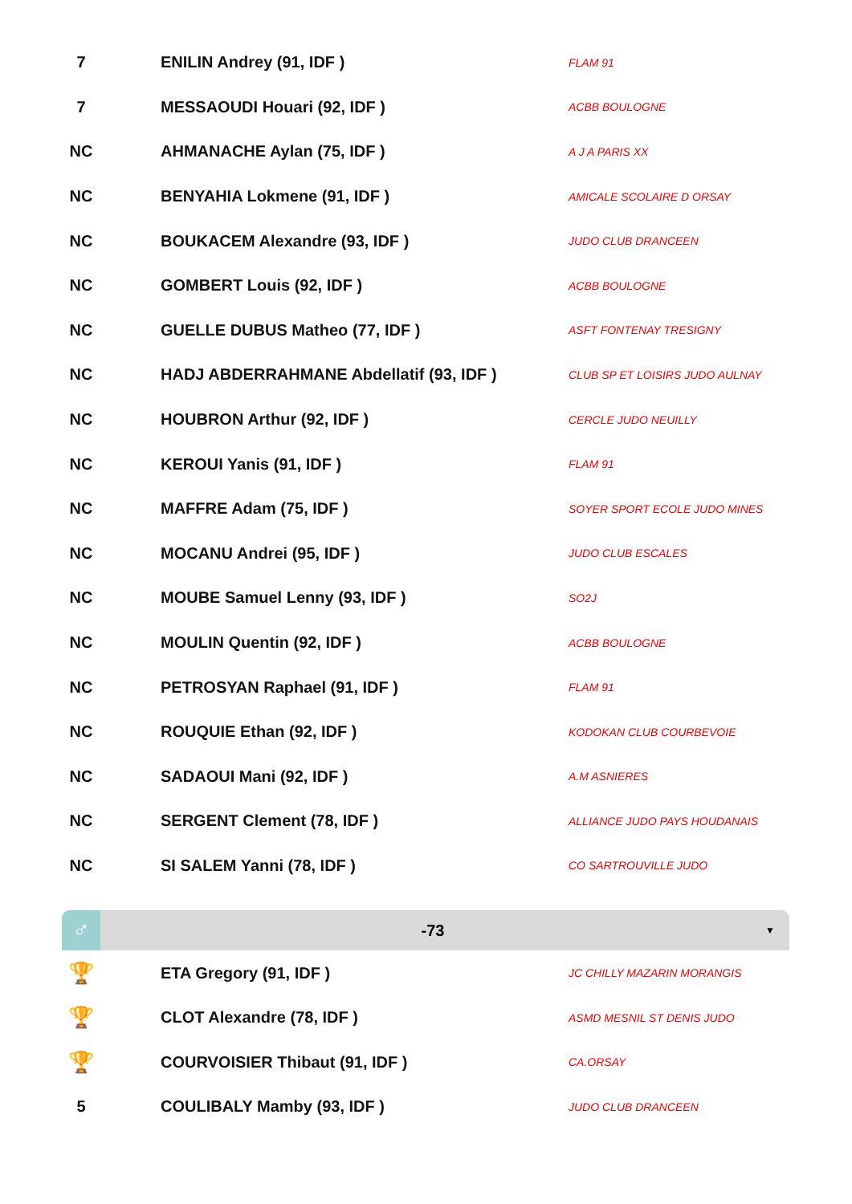| 7 | | ENILIN Andrey (91, IDF ) | FLAM 91 |
| 7 | | MESSAOUDI Houari (92, IDF ) | ACBB BOULOGNE |
| NC | | AHMANACHE Aylan (75, IDF ) | A J A PARIS XX |
| NC | | BENYAHIA Lokmene (91, IDF ) | AMICALE SCOLAIRE D ORSAY |
| NC | | BOUKACEM Alexandre (93, IDF ) | JUDO CLUB DRANCEEN |
| NC | | GOMBERT Louis (92, IDF ) | ACBB BOULOGNE |
| NC | | GUELLE DUBUS Matheo (77, IDF ) | ASFT FONTENAY TRESIGNY |
| NC | | HADJ ABDERRAHMANE Abdellatif (93, IDF ) | CLUB SP ET LOISIRS JUDO AULNAY |
| NC | | HOUBRON Arthur (92, IDF ) | CERCLE JUDO NEUILLY |
| NC | | KEROUI Yanis (91, IDF ) | FLAM 91 |
| NC | | MAFFRE Adam (75, IDF ) | SOYER SPORT ECOLE JUDO MINES |
| NC | | MOCANU Andrei (95, IDF ) | JUDO CLUB ESCALES |
| NC | | MOUBE Samuel Lenny (93, IDF ) | SO2J |
| NC | | MOULIN Quentin (92, IDF ) | ACBB BOULOGNE |
| NC | | PETROSYAN Raphael (91, IDF ) | FLAM 91 |
| NC | | ROUQUIE Ethan (92, IDF ) | KODOKAN CLUB COURBEVOIE |
| NC | | SADAOUI Mani (92, IDF ) | A.M ASNIERES |
| NC | | SERGENT Clement (78, IDF ) | ALLIANCE JUDO PAYS HOUDANAIS |
| NC | | SI SALEM Yanni (78, IDF ) | CO SARTROUVILLE JUDO |
♂
-73
▼
| 🏆 | | ETA Gregory (91, IDF ) | JC CHILLY MAZARIN MORANGIS |
| 🏆 | | CLOT Alexandre (78, IDF ) | ASMD MESNIL ST DENIS JUDO |
| 🏆 | | COURVOISIER Thibaut (91, IDF ) | CA.ORSAY |
| 5 | | COULIBALY Mamby (93, IDF ) | JUDO CLUB DRANCEEN |